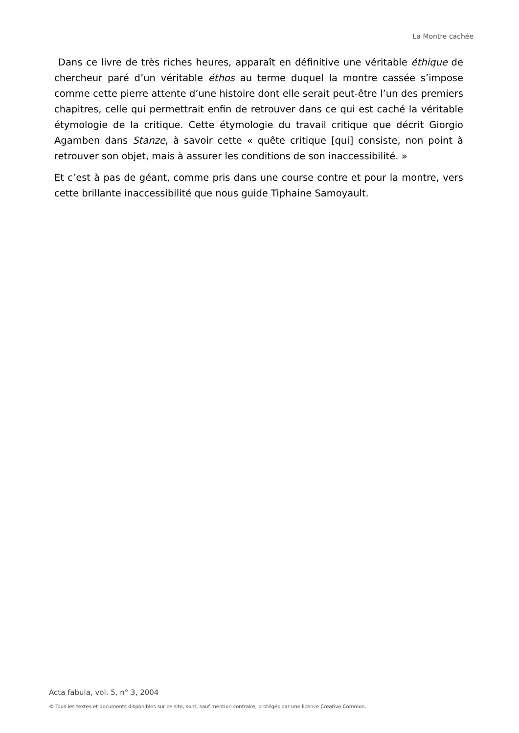La Montre cachée
Dans ce livre de très riches heures, apparaît en définitive une véritable éthique de chercheur paré d’un véritable éthos au terme duquel la montre cassée s’impose comme cette pierre attente d’une histoire dont elle serait peut-être l’un des premiers chapitres, celle qui permettrait enfin de retrouver dans ce qui est caché la véritable étymologie de la critique. Cette étymologie du travail critique que décrit Giorgio Agamben dans Stanze, à savoir cette « quête critique [qui] consiste, non point à retrouver son objet, mais à assurer les conditions de son inaccessibilité. »
Et c’est à pas de géant, comme pris dans une course contre et pour la montre, vers cette brillante inaccessibilité que nous guide Tiphaine Samoyault.
Acta fabula, vol. 5, n° 3, 2004
© Tous les textes et documents disponibles sur ce site, sont, sauf mention contraire, protégés par une licence Creative Common.